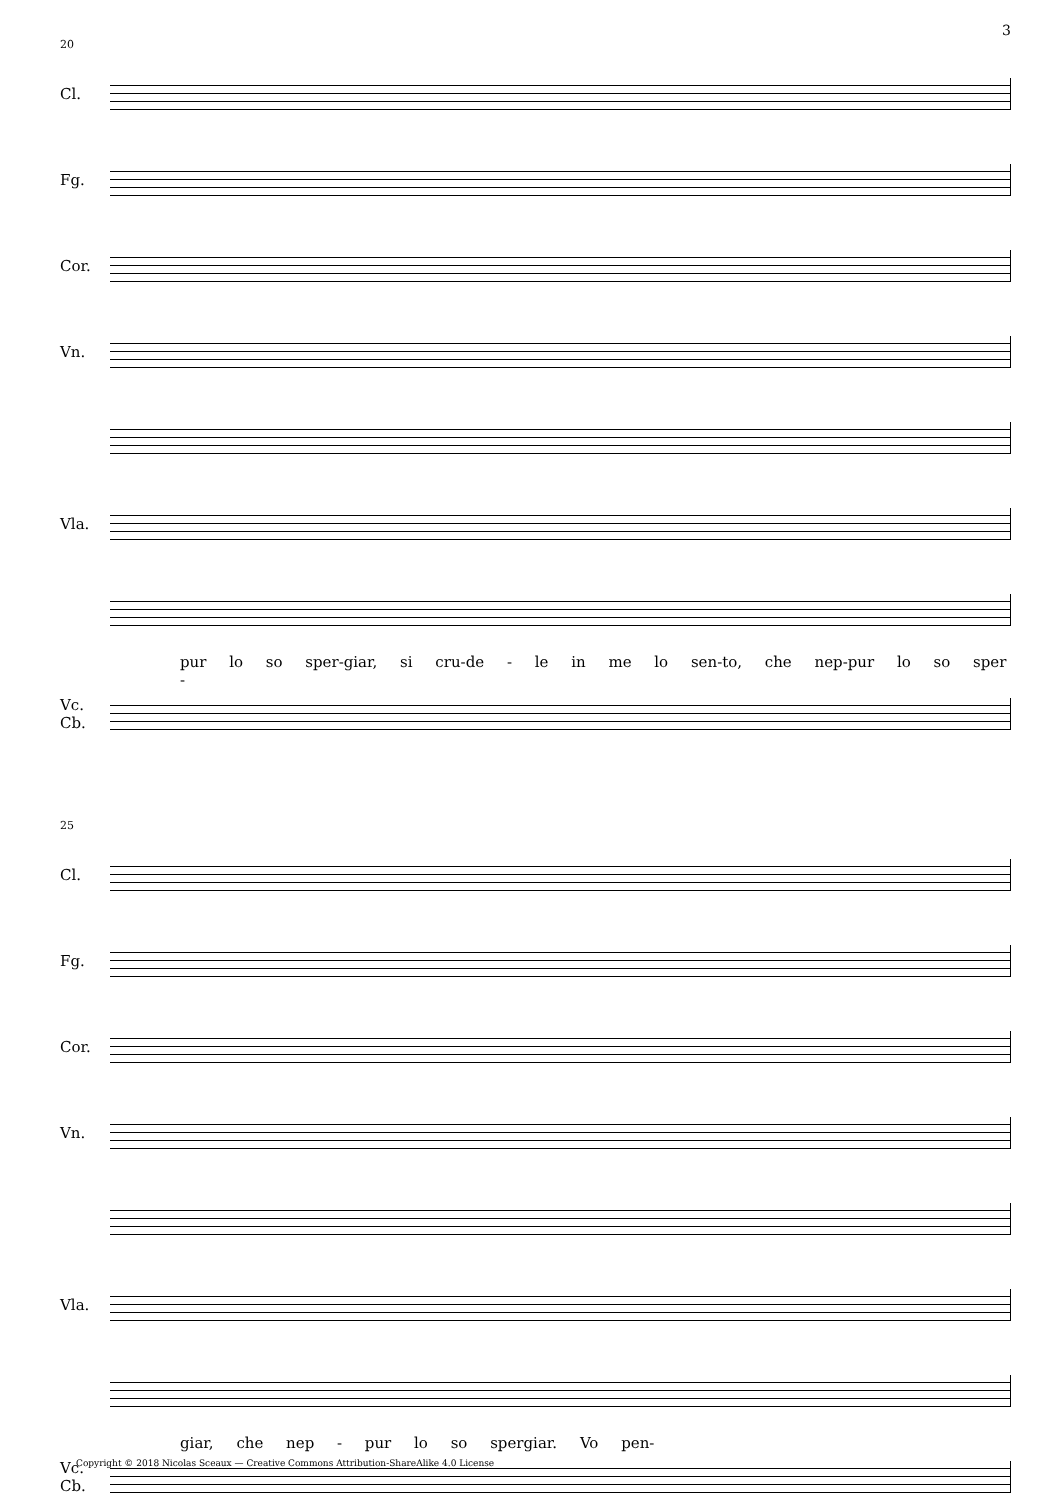3
20
Cl.
Fg.
Cor.
Vn.
Vla.
pur lo so sper-giar, si cru-de - le in me lo sen-to, che nep-pur lo so sper -
Vc.
Cb.
25
Cl.
Fg.
Cor.
Vn.
Vla.
giar, che nep - pur lo so spergiar. Vo pen-
Vc.
Cb.
Copyright © 2018 Nicolas Sceaux — Creative Commons Attribution-ShareAlike 4.0 License